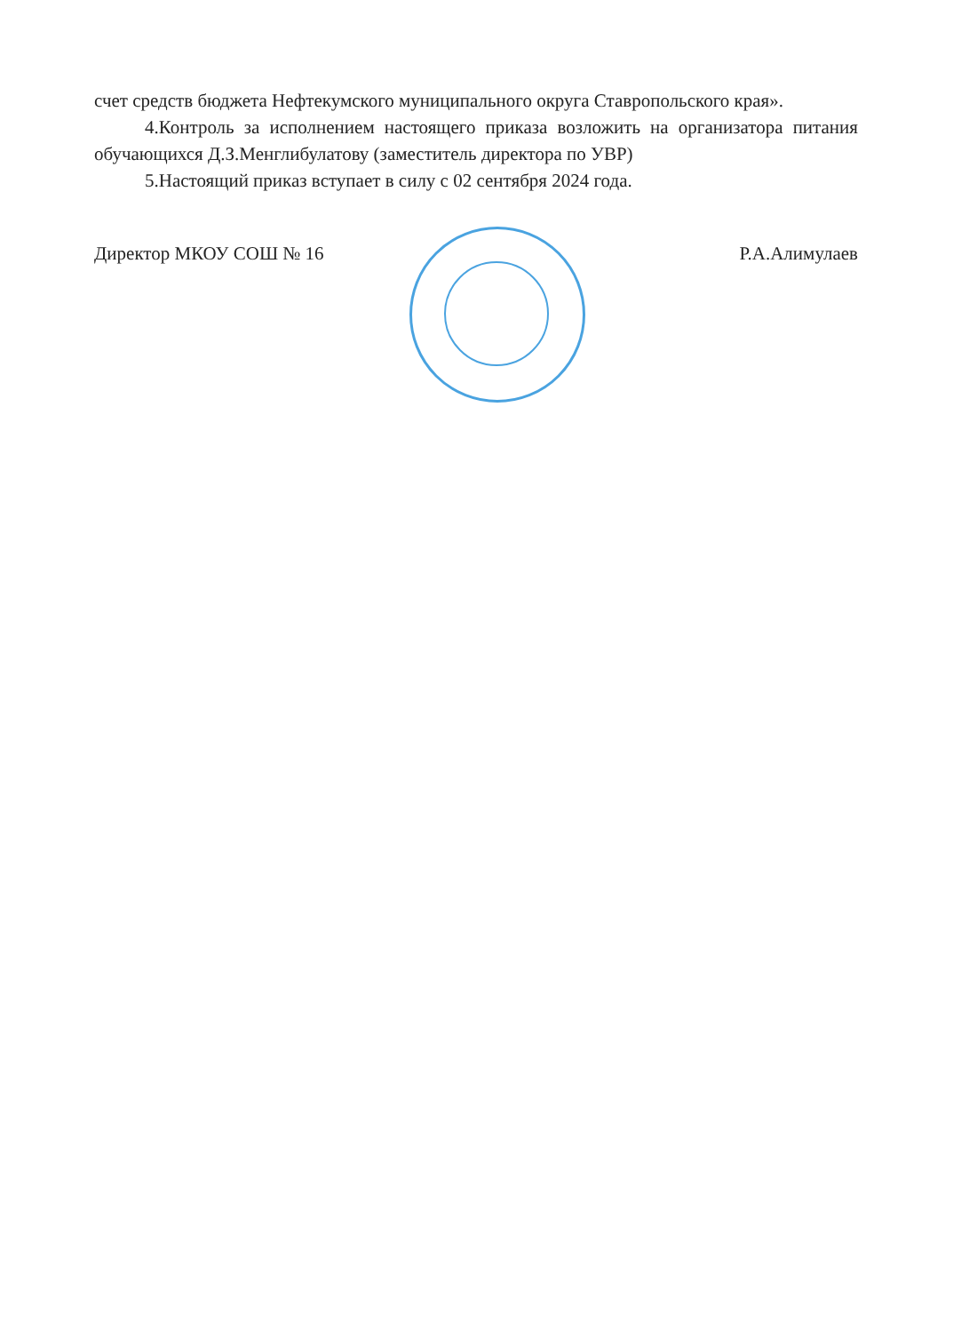счет средств бюджета Нефтекумского муниципального округа Ставропольского края».
4.Контроль за исполнением настоящего приказа возложить на организатора питания обучающихся Д.З.Менглибулатову (заместитель директора по УВР)
5.Настоящий приказ вступает в силу с 02 сентября 2024 года.
Директор МКОУ СОШ № 16 Р.А.Алимулаев